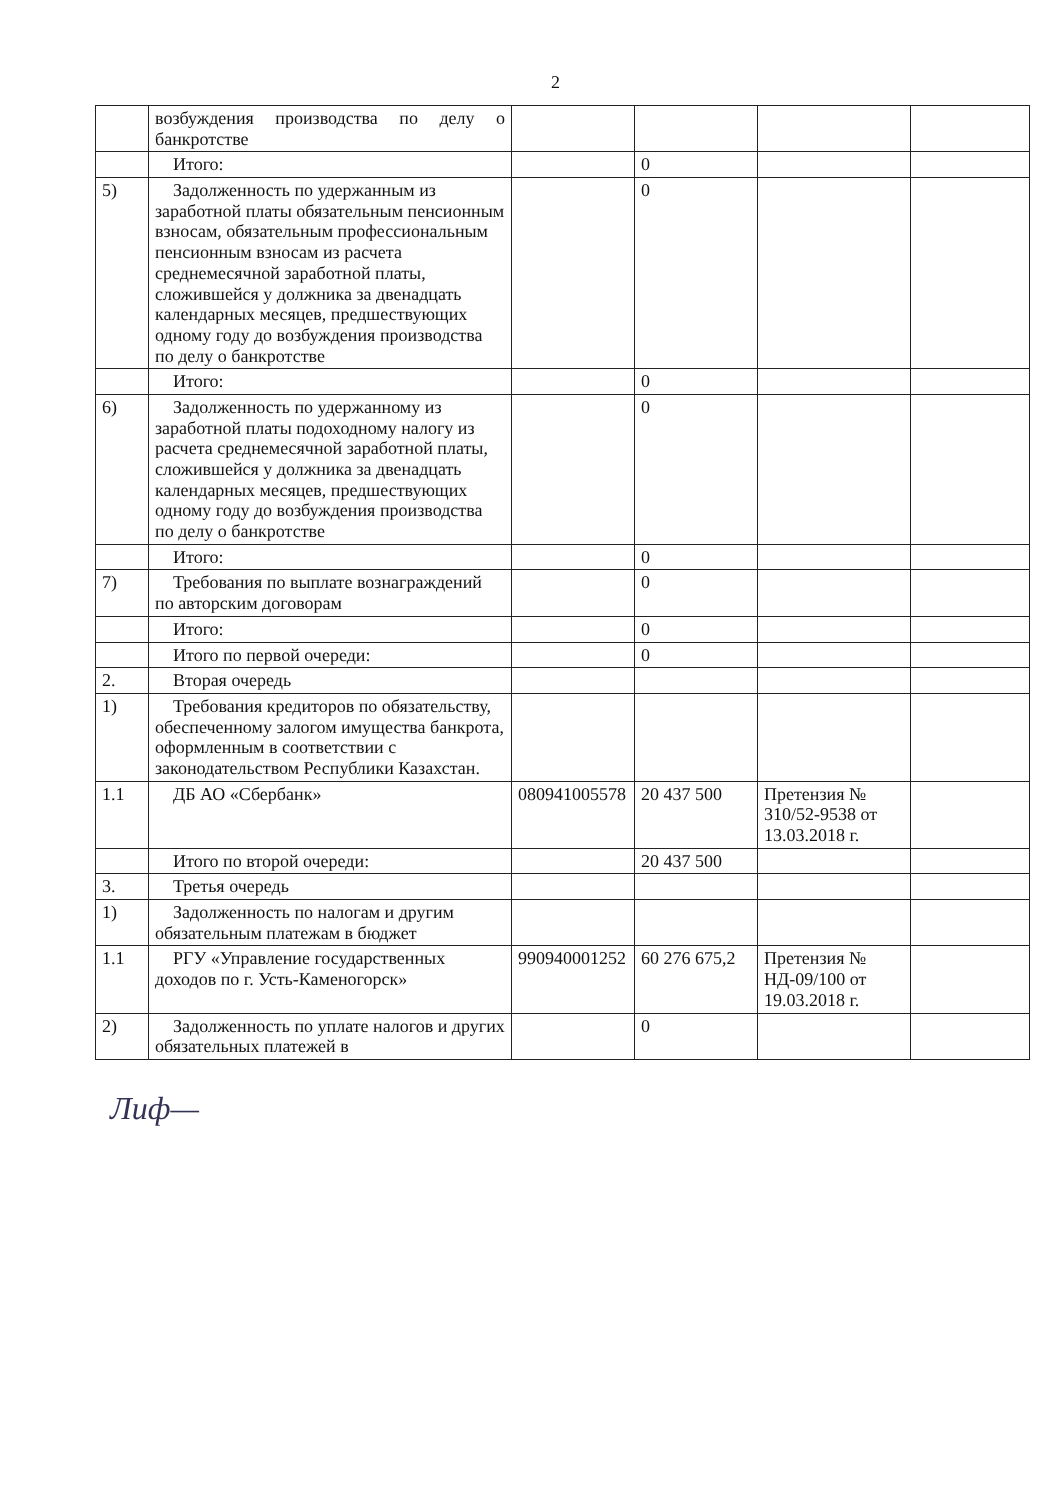2
| | возбуждения производства по делу о банкротстве | | | | |
| | Итого: | | 0 | | |
| 5) | Задолженность по удержанным из заработной платы обязательным пенсионным взносам, обязательным профессиональным пенсионным взносам из расчета среднемесячной заработной платы, сложившейся у должника за двенадцать календарных месяцев, предшествующих одному году до возбуждения производства по делу о банкротстве | | 0 | | |
| | Итого: | | 0 | | |
| 6) | Задолженность по удержанному из заработной платы подоходному налогу из расчета среднемесячной заработной платы, сложившейся у должника за двенадцать календарных месяцев, предшествующих одному году до возбуждения производства по делу о банкротстве | | 0 | | |
| | Итого: | | 0 | | |
| 7) | Требования по выплате вознаграждений по авторским договорам | | 0 | | |
| | Итого: | | 0 | | |
| | Итого по первой очереди: | | 0 | | |
| 2. | Вторая очередь | | | | |
| 1) | Требования кредиторов по обязательству, обеспеченному залогом имущества банкрота, оформленным в соответствии с законодательством Республики Казахстан. | | | | |
| 1.1 | ДБ АО «Сбербанк» | 080941005578 | 20 437 500 | Претензия № 310/52-9538 от 13.03.2018 г. | |
| | Итого по второй очереди: | | 20 437 500 | | |
| 3. | Третья очередь | | | | |
| 1) | Задолженность по налогам и другим обязательным платежам в бюджет | | | | |
| 1.1 | РГУ «Управление государственных доходов по г. Усть-Каменогорск» | 990940001252 | 60 276 675,2 | Претензия № НД-09/100 от 19.03.2018 г. | |
| 2) | Задолженность по уплате налогов и других обязательных платежей в | | 0 | | |
Лиф—